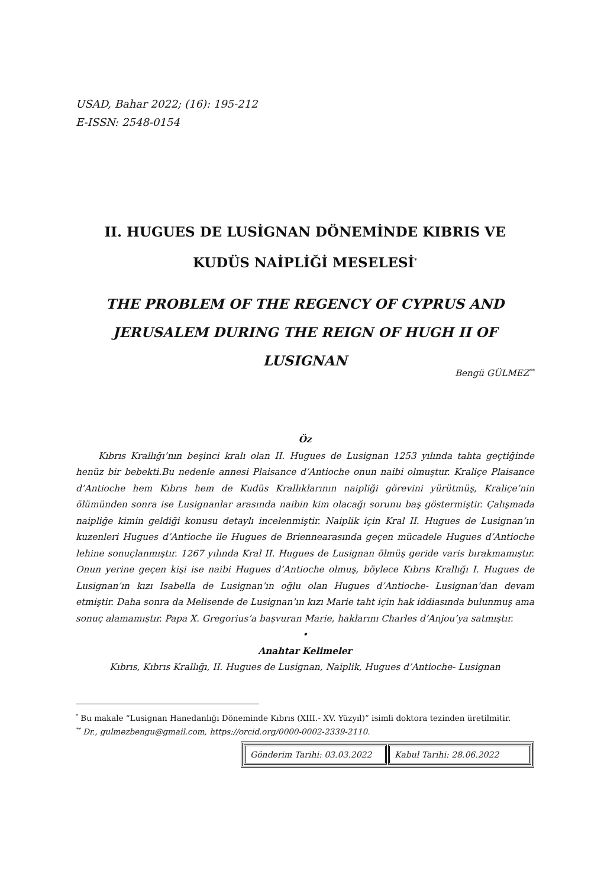USAD, Bahar 2022; (16): 195-212
E-ISSN: 2548-0154
II. HUGUES DE LUSİGNAN DÖNEMİNDE KIBRIS VE KUDÜS NAİPLİĞİ MESELESİ<sup>*</sup>
THE PROBLEM OF THE REGENCY OF CYPRUS AND JERUSALEM DURING THE REIGN OF HUGH II OF LUSIGNAN
Bengü GÜLMEZ<sup>**</sup>
Öz
Kıbrıs Krallığı’nın beşinci kralı olan II. Hugues de Lusignan 1253 yılında tahta geçtiğinde henüz bir bebekti.Bu nedenle annesi Plaisance d’Antioche onun naibi olmuştur. Kraliçe Plaisance d’Antioche hem Kıbrıs hem de Kudüs Krallıklarının naipliği görevini yürütmüş, Kraliçe’nin ölümünden sonra ise Lusignanlar arasında naibin kim olacağı sorunu baş göstermiştir. Çalışmada naipliğe kimin geldiği konusu detaylı incelenmiştir. Naiplik için Kral II. Hugues de Lusignan’ın kuzenleri Hugues d’Antioche ile Hugues de Briennearasında geçen mücadele Hugues d’Antioche lehine sonuçlanmıştır. 1267 yılında Kral II. Hugues de Lusignan ölmüş geride varis bırakmamıştır. Onun yerine geçen kişi ise naibi Hugues d’Antioche olmuş, böylece Kıbrıs Krallığı I. Hugues de Lusignan’ın kızı Isabella de Lusignan’ın oğlu olan Hugues d’Antioche- Lusignan’dan devam etmiştir. Daha sonra da Melisende de Lusignan’ın kızı Marie taht için hak iddiasında bulunmuş ama sonuç alamamıştır. Papa X. Gregorius’a başvuran Marie, haklarını Charles d’Anjou’ya satmıştır.
•
Anahtar Kelimeler
Kıbrıs, Kıbrıs Krallığı, II. Hugues de Lusignan, Naiplik, Hugues d’Antioche- Lusignan
<sup>*</sup> Bu makale “Lusignan Hanedanlığı Döneminde Kıbrıs (XIII.- XV. Yüzyıl)” isimli doktora tezinden üretilmitir.
<sup>**</sup> Dr., gulmezbengu@gmail.com, https://orcid.org/0000-0002-2339-2110.
| Gönderim Tarihi: 03.03.2022 | Kabul Tarihi: 28.06.2022 |